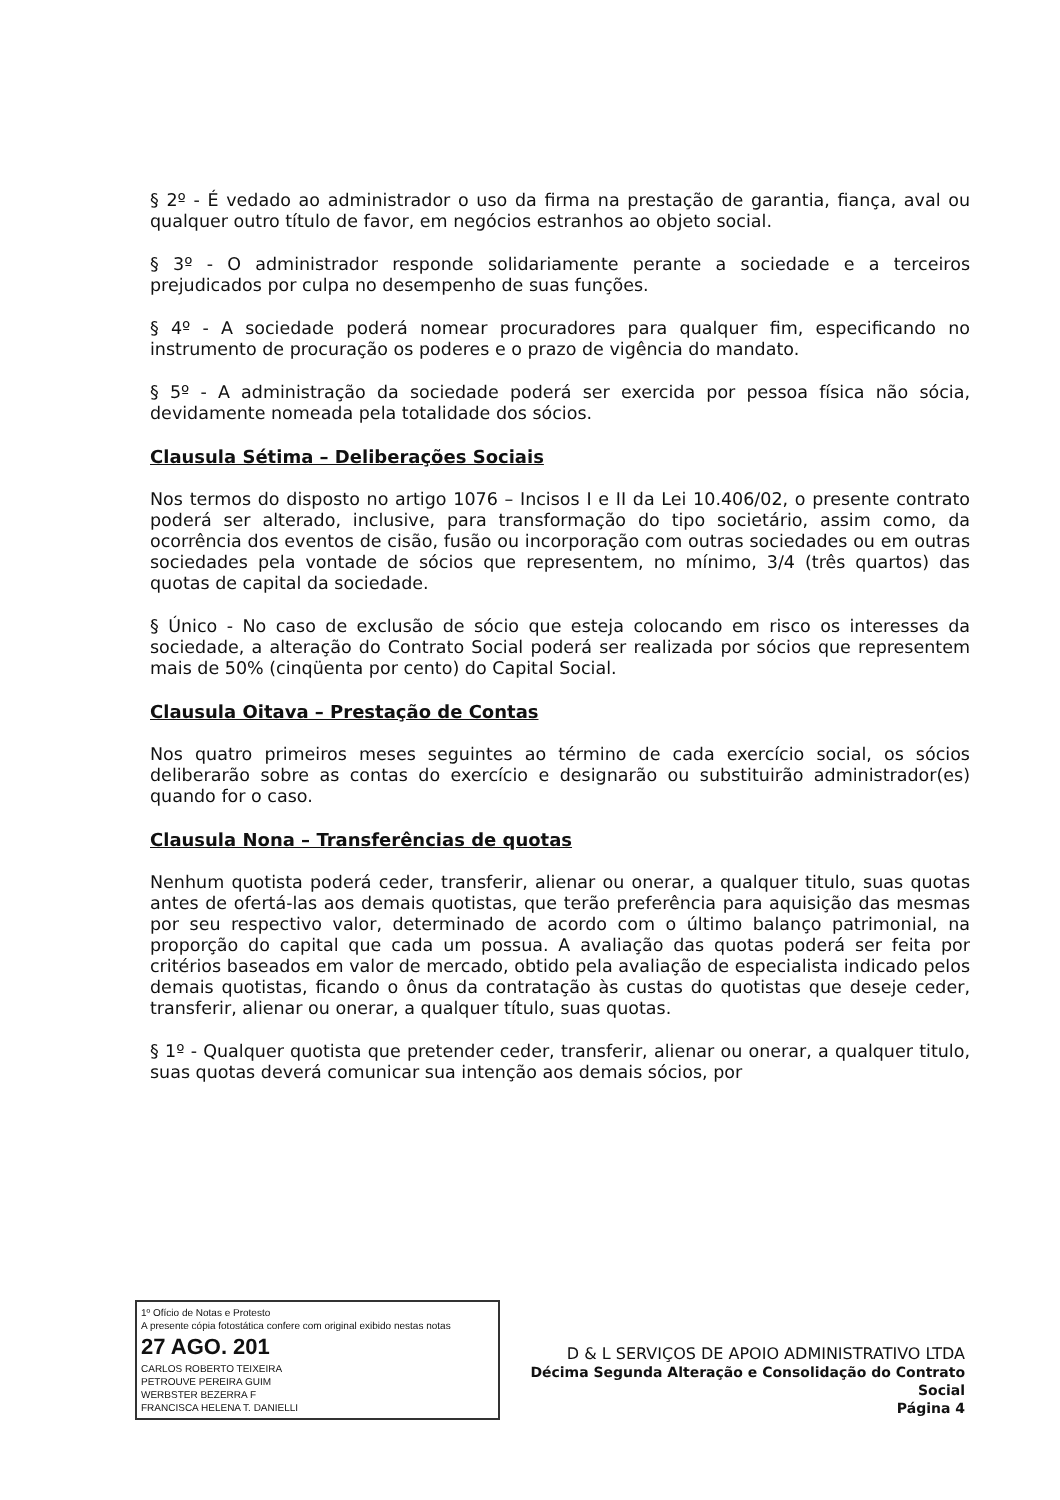§ 2º - É vedado ao administrador o uso da firma na prestação de garantia, fiança, aval ou qualquer outro título de favor, em negócios estranhos ao objeto social.
§ 3º - O administrador responde solidariamente perante a sociedade e a terceiros prejudicados por culpa no desempenho de suas funções.
§ 4º - A sociedade poderá nomear procuradores para qualquer fim, especificando no instrumento de procuração os poderes e o prazo de vigência do mandato.
§ 5º - A administração da sociedade poderá ser exercida por pessoa física não sócia, devidamente nomeada pela totalidade dos sócios.
Clausula Sétima – Deliberações Sociais
Nos termos do disposto no artigo 1076 – Incisos I e II da Lei 10.406/02, o presente contrato poderá ser alterado, inclusive, para transformação do tipo societário, assim como, da ocorrência dos eventos de cisão, fusão ou incorporação com outras sociedades ou em outras sociedades pela vontade de sócios que representem, no mínimo, 3/4 (três quartos) das quotas de capital da sociedade.
§ Único - No caso de exclusão de sócio que esteja colocando em risco os interesses da sociedade, a alteração do Contrato Social poderá ser realizada por sócios que representem mais de 50% (cinqüenta por cento) do Capital Social.
Clausula Oitava – Prestação de Contas
Nos quatro primeiros meses seguintes ao término de cada exercício social, os sócios deliberarão sobre as contas do exercício e designarão ou substituirão administrador(es) quando for o caso.
Clausula Nona – Transferências de quotas
Nenhum quotista poderá ceder, transferir, alienar ou onerar, a qualquer titulo, suas quotas antes de ofertá-las aos demais quotistas, que terão preferência para aquisição das mesmas por seu respectivo valor, determinado de acordo com o último balanço patrimonial, na proporção do capital que cada um possua. A avaliação das quotas poderá ser feita por critérios baseados em valor de mercado, obtido pela avaliação de especialista indicado pelos demais quotistas, ficando o ônus da contratação às custas do quotistas que deseje ceder, transferir, alienar ou onerar, a qualquer título, suas quotas.
§ 1º - Qualquer quotista que pretender ceder, transferir, alienar ou onerar, a qualquer titulo, suas quotas deverá comunicar sua intenção aos demais sócios, por
1º Ofício de Notas e Protesto
A presente cópia fotostática confere com original exibido nestas notas
27 AGO. 201
CARLOS ROBERTO TEIXEIRA
PETROUVE PEREIRA GUIM
WERBSTER BEZERRA F
FRANCISCA HELENA T. DANIELLI
D & L SERVIÇOS DE APOIO ADMINISTRATIVO LTDA
Décima Segunda Alteração e Consolidação do Contrato Social
Página 4